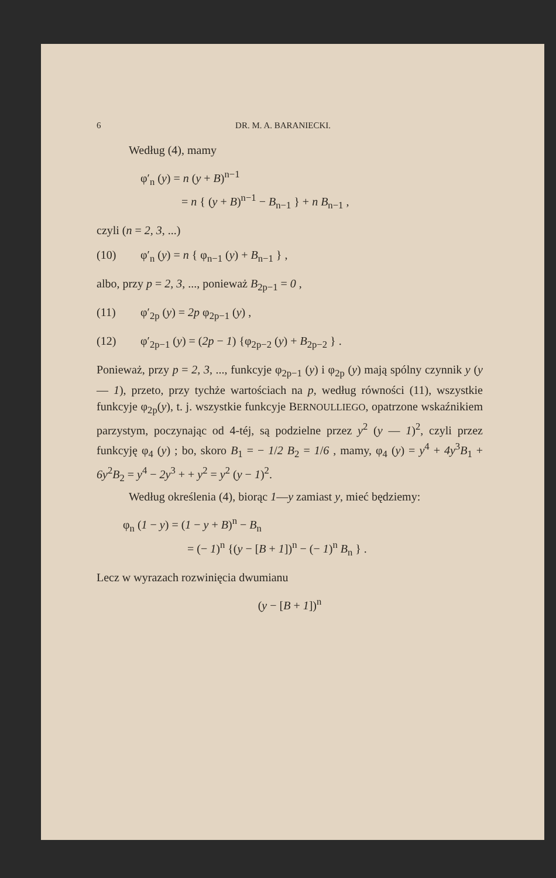6 DR. M. A. BARANIECKI.
Według (4), mamy
φ′<sub>n</sub> (y) = n (y + B)<sup>n−1</sup>
= n { (y + B)<sup>n−1</sup> − B<sub>n−1</sub> } + n B<sub>n−1</sub> ,
czyli (n = 2, 3, ...)
(10) φ′<sub>n</sub> (y) = n { φ<sub>n−1</sub> (y) + B<sub>n−1</sub> } ,
albo, przy p = 2, 3, ..., ponieważ B<sub>2p−1</sub> = 0 ,
(11) φ′<sub>2p</sub> (y) = 2p φ<sub>2p−1</sub> (y) ,
(12) φ′<sub>2p−1</sub> (y) = (2p − 1) {φ<sub>2p−2</sub> (y) + B<sub>2p−2</sub> } .
Ponieważ, przy p = 2, 3, ..., funkcyje φ<sub>2p−1</sub> (y) i φ<sub>2p</sub> (y) mają spólny czynnik y (y — 1), przeto, przy tychże wartościach na p, według równości (11), wszystkie funkcyje φ<sub>2p</sub>(y), t. j. wszystkie funkcyje BERNOULLIEGO, opatrzone wskaźnikiem parzystym, poczynając od 4-téj, są podzielne przez y<sup>2</sup> (y — 1)<sup>2</sup>, czyli przez funkcyję φ<sub>4</sub> (y) ; bo, skoro B<sub>1</sub> = − 1/2 B<sub>2</sub> = 1/6 , mamy, φ<sub>4</sub> (y) = y<sup>4</sup> + 4y<sup>3</sup>B<sub>1</sub> + 6y<sup>2</sup>B<sub>2</sub> = y<sup>4</sup> − 2y<sup>3</sup> + + y<sup>2</sup> = y<sup>2</sup> (y − 1)<sup>2</sup>.
Według określenia (4), biorąc 1—y zamiast y, mieć będziemy:
φ<sub>n</sub> (1 − y) = (1 − y + B)<sup>n</sup> − B<sub>n</sub>
= (− 1)<sup>n</sup> {(y − [B + 1])<sup>n</sup> − (− 1)<sup>n</sup> B<sub>n</sub> } .
Lecz w wyrazach rozwinięcia dwumianu
(y − [B + 1])<sup>n</sup>